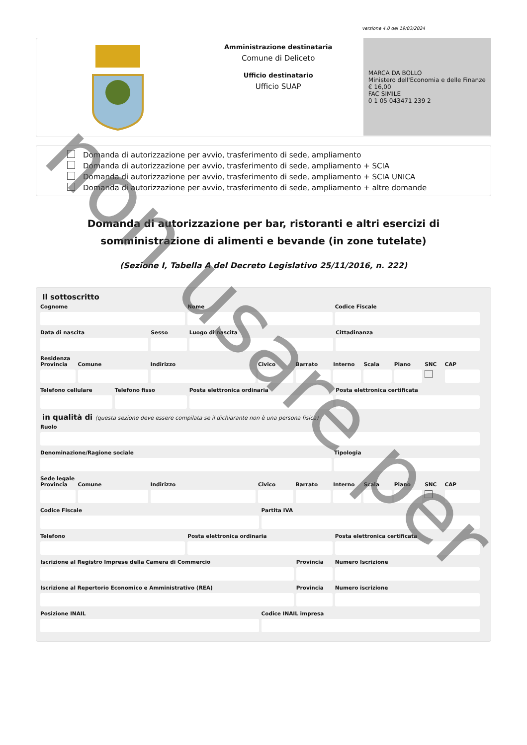versione 4.0 del 19/03/2024
Amministrazione destinataria
Comune di Deliceto
Ufficio destinatario
Ufficio SUAP
MARCA DA BOLLO
Ministero dell'Economia e delle Finanze
€ 16,00
FAC SIMILE
0 1 05 043471 239 2
Domanda di autorizzazione per avvio, trasferimento di sede, ampliamento
Domanda di autorizzazione per avvio, trasferimento di sede, ampliamento + SCIA
Domanda di autorizzazione per avvio, trasferimento di sede, ampliamento + SCIA UNICA
Domanda di autorizzazione per avvio, trasferimento di sede, ampliamento + altre domande
Domanda di autorizzazione per bar, ristoranti e altri esercizi di somministrazione di alimenti e bevande (in zone tutelate)
(Sezione I, Tabella A del Decreto Legislativo 25/11/2016, n. 222)
Il sottoscritto
Cognome Nome Codice Fiscale
Data di nascita Sesso Luogo di nascita Cittadinanza
Residenza
Provincia Comune Indirizzo Civico Barrato Interno Scala Piano SNC
CAP
Telefono cellulare Telefono fisso Posta elettronica ordinaria Posta elettronica certificata
in qualità di (questa sezione deve essere compilata se il dichiarante non è una persona fisica)
Ruolo
Denominazione/Ragione sociale Tipologia
Sede legale
Provincia Comune Indirizzo Civico Barrato Interno Scala Piano SNC
CAP
Codice Fiscale Partita IVA
Telefono Posta elettronica ordinaria Posta elettronica certificata
Iscrizione al Registro Imprese della Camera di Commercio
Provincia Numero Iscrizione
Iscrizione al Repertorio Economico e Amministrativo (REA)
Provincia Numero iscrizione
Posizione INAIL Codice INAIL impresa
non usare per